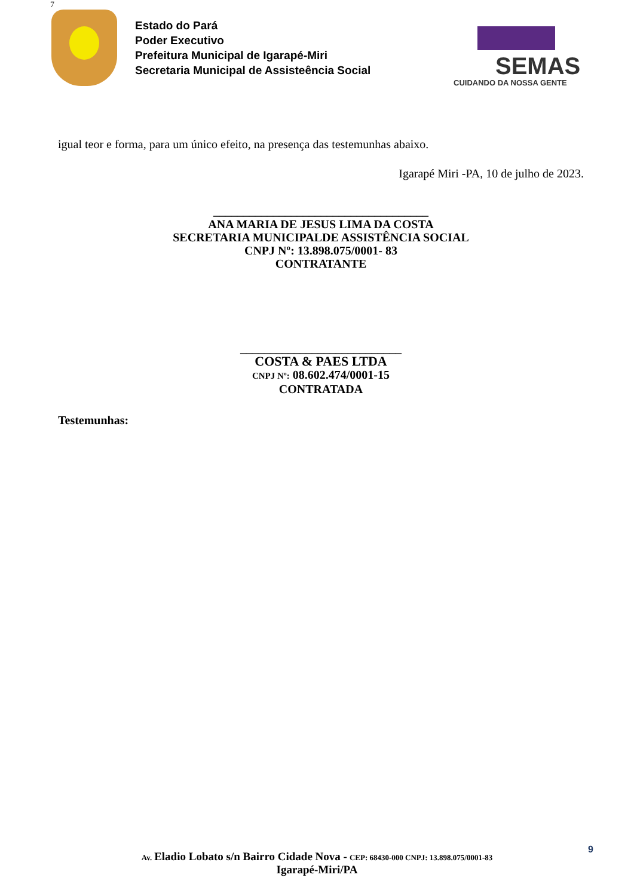7
Estado do Pará
Poder Executivo
Prefeitura Municipal de Igarapé-Miri
Secretaria Municipal de Assisteência Social
SEMAS
CUIDANDO DA NOSSA GENTE
igual teor e forma, para um único efeito, na presença das testemunhas abaixo.
Igarapé Miri -PA, 10 de julho de 2023.
____________________________________
ANA MARIA DE JESUS LIMA DA COSTA
SECRETARIA MUNICIPALDE ASSISTÊNCIA SOCIAL
CNPJ Nº: 13.898.075/0001- 83
CONTRATANTE
___________________________
COSTA & PAES LTDA
CNPJ Nº: 08.602.474/0001-15
CONTRATADA
Testemunhas:
9
Av. Eladio Lobato s/n Bairro Cidade Nova - CEP: 68430-000 CNPJ: 13.898.075/0001-83
Igarapé-Miri/PA